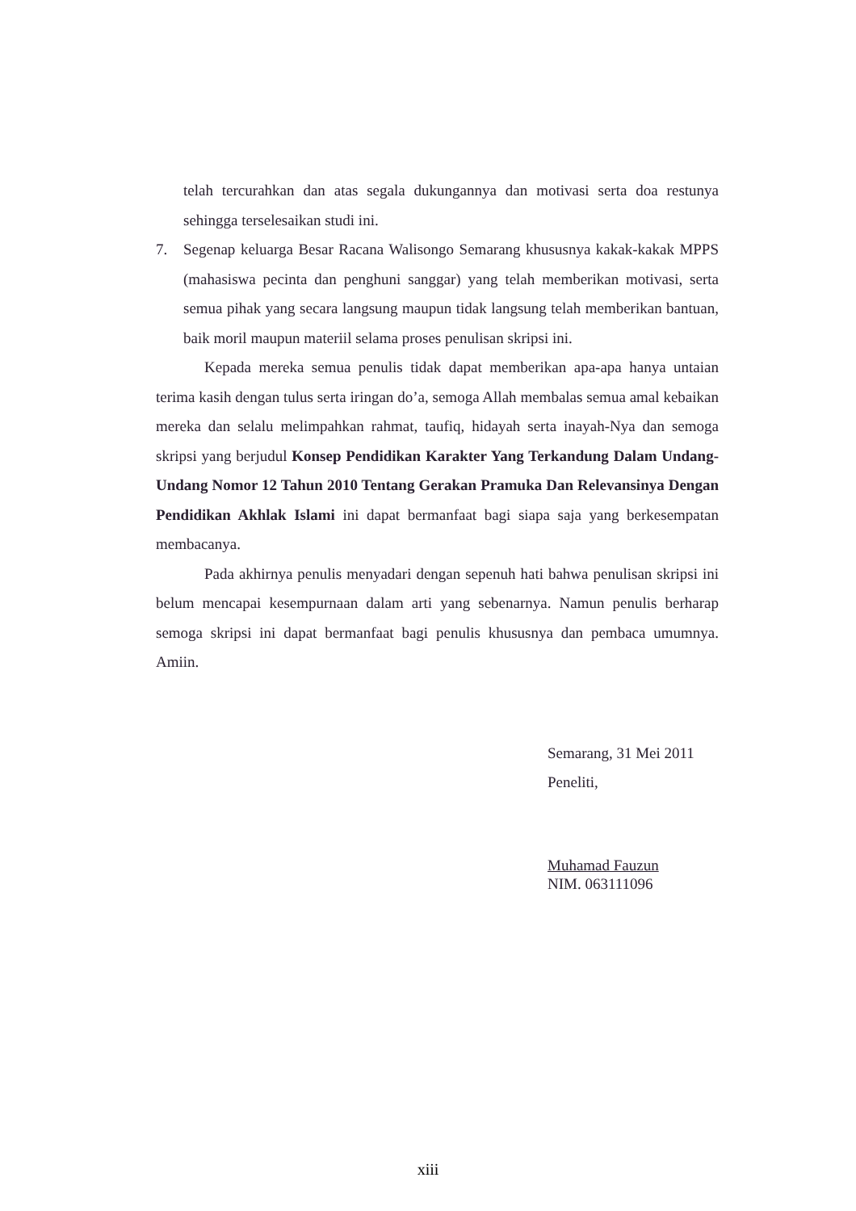telah tercurahkan dan atas segala dukungannya dan motivasi serta doa restunya sehingga terselesaikan studi ini.
7. Segenap keluarga Besar Racana Walisongo Semarang khususnya kakak-kakak MPPS (mahasiswa pecinta dan penghuni sanggar) yang telah memberikan motivasi, serta semua pihak yang secara langsung maupun tidak langsung telah memberikan bantuan, baik moril maupun materiil selama proses penulisan skripsi ini.
Kepada mereka semua penulis tidak dapat memberikan apa-apa hanya untaian terima kasih dengan tulus serta iringan do’a, semoga Allah membalas semua amal kebaikan mereka dan selalu melimpahkan rahmat, taufiq, hidayah serta inayah-Nya dan semoga skripsi yang berjudul Konsep Pendidikan Karakter Yang Terkandung Dalam Undang-Undang Nomor 12 Tahun 2010 Tentang Gerakan Pramuka Dan Relevansinya Dengan Pendidikan Akhlak Islami ini dapat bermanfaat bagi siapa saja yang berkesempatan membacanya.
Pada akhirnya penulis menyadari dengan sepenuh hati bahwa penulisan skripsi ini belum mencapai kesempurnaan dalam arti yang sebenarnya. Namun penulis berharap semoga skripsi ini dapat bermanfaat bagi penulis khususnya dan pembaca umumnya. Amiin.
Semarang, 31 Mei 2011
Peneliti,
Muhamad Fauzun
NIM. 063111096
xiii